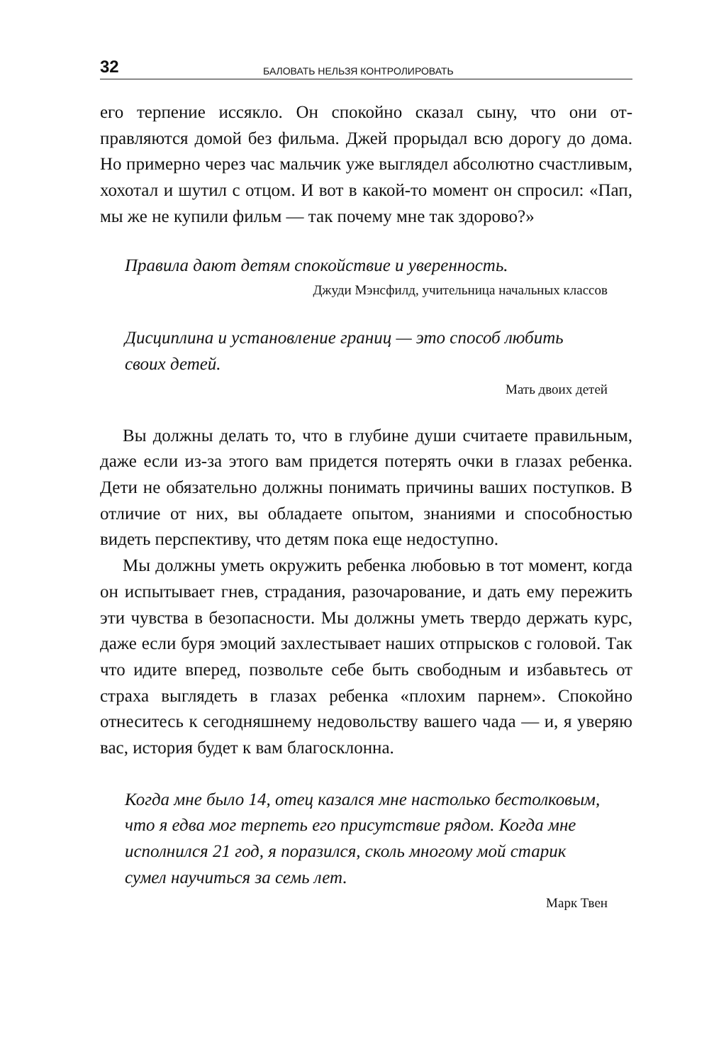32 БАЛОВАТЬ НЕЛЬЗЯ КОНТРОЛИРОВАТЬ
его терпение иссякло. Он спокойно сказал сыну, что они от­правляются домой без фильма. Джей прорыдал всю дорогу до дома. Но примерно через час мальчик уже выглядел абсо­лютно счастливым, хохотал и шутил с отцом. И вот в какой-то момент он спросил: «Пап, мы же не купили фильм — так почему мне так здорово?»
Правила дают детям спокойствие и уверенность.
Джуди Мэнсфилд, учительница начальных классов
Дисциплина и установление границ — это способ лю­бить своих детей.
Мать двоих детей
Вы должны делать то, что в глубине души считаете пра­вильным, даже если из-за этого вам придется потерять очки в глазах ребенка. Дети не обязательно должны понимать причины ваших поступков. В отличие от них, вы обладаете опытом, знаниями и способностью видеть перспективу, что детям пока еще недоступно.
Мы должны уметь окружить ребенка любовью в тот мо­мент, когда он испытывает гнев, страдания, разочарование, и дать ему пережить эти чувства в безопасности. Мы должны уметь твердо держать курс, даже если буря эмоций захле­стывает наших отпрысков с головой. Так что идите вперед, позвольте себе быть свободным и избавьтесь от страха выгля­деть в глазах ребенка «плохим парнем». Спокойно отнеситесь к сегодняшнему недовольству вашего чада — и, я уверяю вас, история будет к вам благосклонна.
Когда мне было 14, отец казался мне настолько бес­толковым, что я едва мог терпеть его присутствие рядом. Когда мне исполнился 21 год, я поразился, сколь многому мой старик сумел научиться за семь лет.
Марк Твен